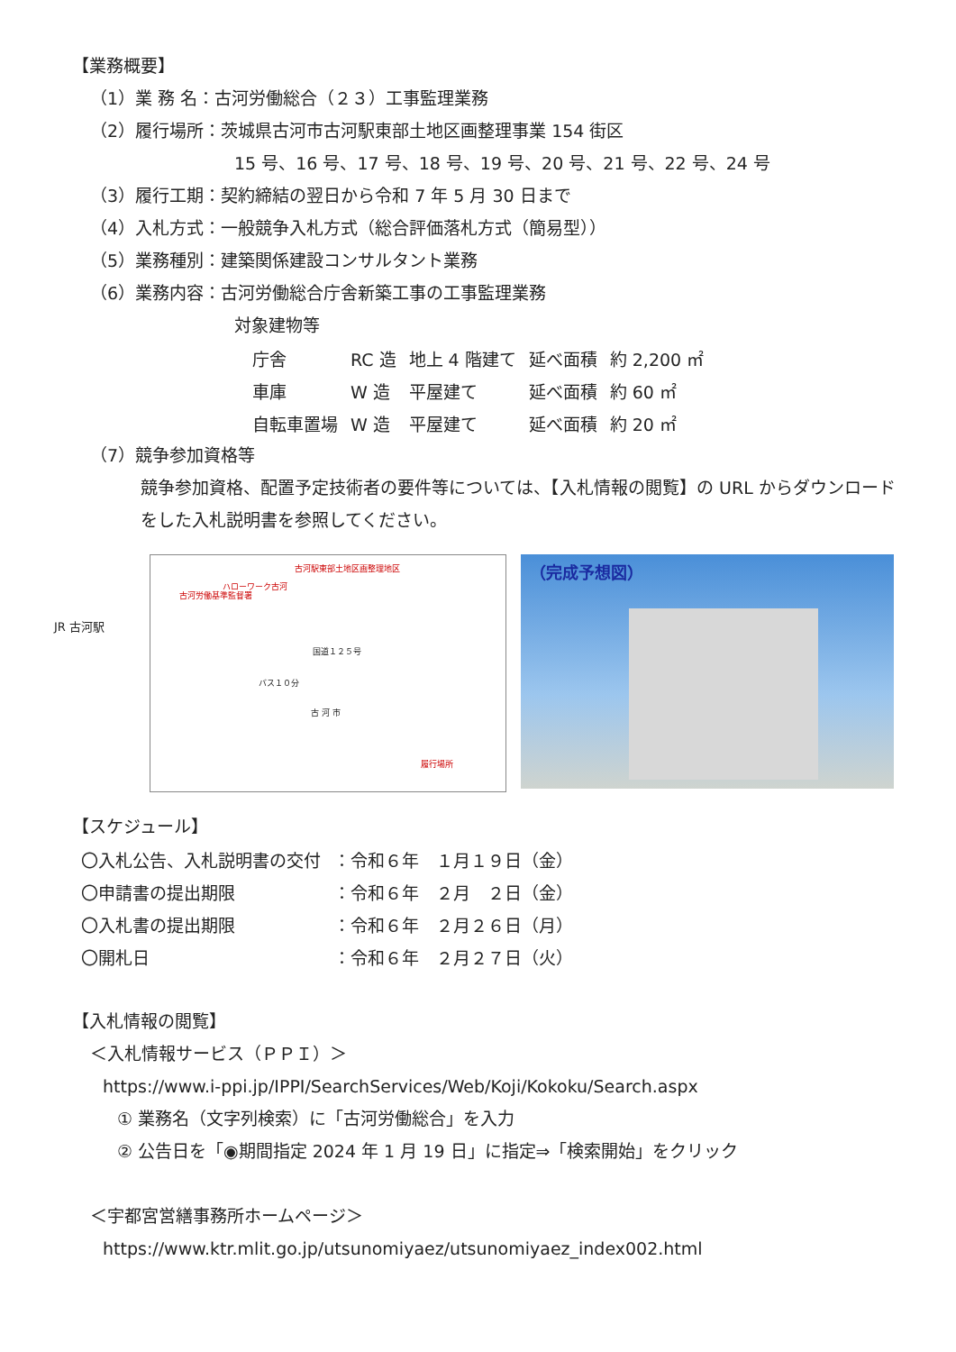【業務概要】
（1）業 務 名：古河労働総合（２３）工事監理業務
（2）履行場所：茨城県古河市古河駅東部土地区画整理事業 154 街区
15 号、16 号、17 号、18 号、19 号、20 号、21 号、22 号、24 号
（3）履行工期：契約締結の翌日から令和 7 年 5 月 30 日まで
（4）入札方式：一般競争入札方式（総合評価落札方式（簡易型））
（5）業務種別：建築関係建設コンサルタント業務
（6）業務内容：古河労働総合庁舎新築工事の工事監理業務
対象建物等
| 庁舎 | RC 造 | 地上 4 階建て | 延べ面積 | 約 2,200 ㎡ |
| 車庫 | W 造 | 平屋建て | 延べ面積 | 約 60 ㎡ |
| 自転車置場 | W 造 | 平屋建て | 延べ面積 | 約 20 ㎡ |
（7）競争参加資格等
競争参加資格、配置予定技術者の要件等については、【入札情報の閲覧】の URL からダウンロードをした入札説明書を参照してください。
JR 古河駅
古河駅東部土地区画整理地区
ハローワーク古河
古河労働基準監督署
国道１２５号
バス１０分
古 河 市
履行場所
（完成予想図）
【スケジュール】
| 〇入札公告、入札説明書の交付 | ：令和６年 １月１９日（金） |
| 〇申請書の提出期限 | ：令和６年 ２月 ２日（金） |
| 〇入札書の提出期限 | ：令和６年 ２月２６日（月） |
| 〇開札日 | ：令和６年 ２月２７日（火） |
【入札情報の閲覧】
＜入札情報サービス（ＰＰＩ）＞
https://www.i-ppi.jp/IPPI/SearchServices/Web/Koji/Kokoku/Search.aspx
① 業務名（文字列検索）に「古河労働総合」を入力
② 公告日を「◉期間指定 2024 年 1 月 19 日」に指定⇒「検索開始」をクリック
＜宇都宮営繕事務所ホームページ＞
https://www.ktr.mlit.go.jp/utsunomiyaez/utsunomiyaez_index002.html